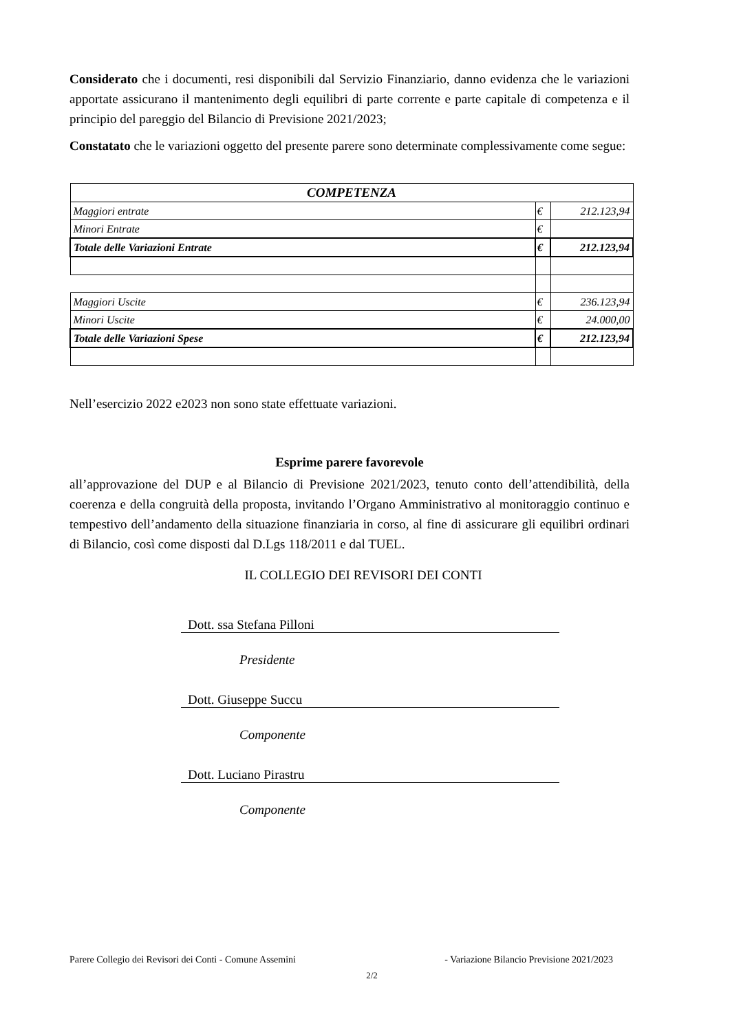Considerato che i documenti, resi disponibili dal Servizio Finanziario, danno evidenza che le variazioni apportate assicurano il mantenimento degli equilibri di parte corrente e parte capitale di competenza e il principio del pareggio del Bilancio di Previsione 2021/2023;
Constatato che le variazioni oggetto del presente parere sono determinate complessivamente come segue:
| COMPETENZA | | |
| Maggiori entrate | € | 212.123,94 |
| Minori Entrate | € | |
| Totale delle Variazioni Entrate | € | 212.123,94 |
| Maggiori Uscite | € | 236.123,94 |
| Minori Uscite | € | 24.000,00 |
| Totale delle Variazioni Spese | € | 212.123,94 |
Nell’esercizio 2022 e2023 non sono state effettuate variazioni.
Esprime parere favorevole
all’approvazione del DUP e al Bilancio di Previsione 2021/2023, tenuto conto dell’attendibilità, della coerenza e della congruità della proposta, invitando l’Organo Amministrativo al monitoraggio continuo e tempestivo dell’andamento della situazione finanziaria in corso, al fine di assicurare gli equilibri ordinari di Bilancio, così come disposti dal D.Lgs 118/2011 e dal TUEL.
IL COLLEGIO DEI REVISORI DEI CONTI
Dott. ssa Stefana Pilloni
Presidente
Dott. Giuseppe Succu
Componente
Dott. Luciano Pirastru
Componente
Parere Collegio dei Revisori dei Conti - Comune Assemini - Variazione Bilancio Previsione 2021/2023
2/2